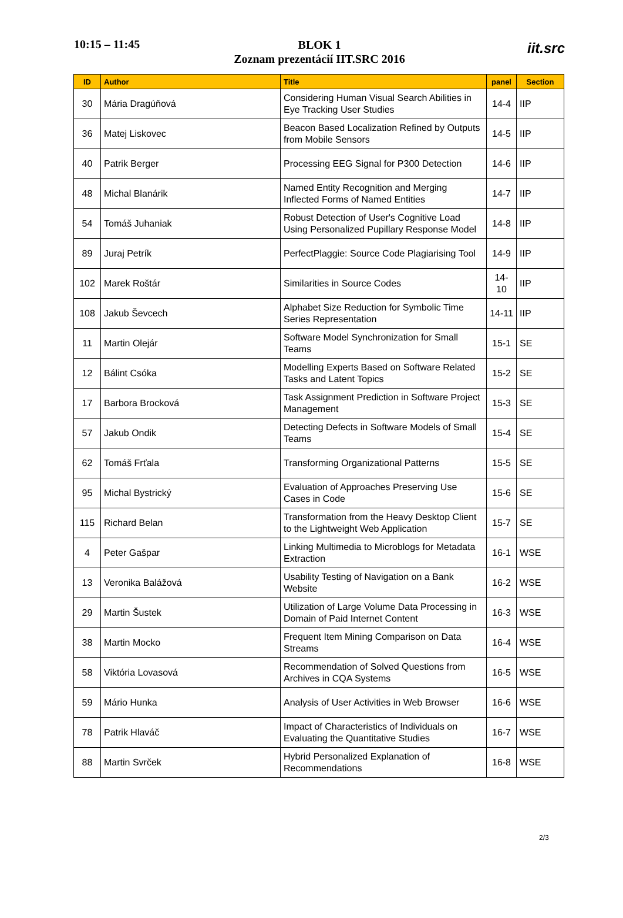10:15 – 11:45
BLOK 1
Zoznam prezentácií IIT.SRC 2016
iit.src
| ID | Author | Title | panel | Section |
| --- | --- | --- | --- | --- |
| 30 | Mária Dragúňová | Considering Human Visual Search Abilities in Eye Tracking User Studies | 14-4 | IIP |
| 36 | Matej Liskovec | Beacon Based Localization Refined by Outputs from Mobile Sensors | 14-5 | IIP |
| 40 | Patrik Berger | Processing EEG Signal for P300 Detection | 14-6 | IIP |
| 48 | Michal Blanárik | Named Entity Recognition and Merging Inflected Forms of Named Entities | 14-7 | IIP |
| 54 | Tomáš Juhaniak | Robust Detection of User's Cognitive Load Using Personalized Pupillary Response Model | 14-8 | IIP |
| 89 | Juraj Petrík | PerfectPlaggie: Source Code Plagiarising Tool | 14-9 | IIP |
| 102 | Marek Roštár | Similarities in Source Codes | 14-10 | IIP |
| 108 | Jakub Ševcech | Alphabet Size Reduction for Symbolic Time Series Representation | 14-11 | IIP |
| 11 | Martin Olejár | Software Model Synchronization for Small Teams | 15-1 | SE |
| 12 | Bálint Csóka | Modelling Experts Based on Software Related Tasks and Latent Topics | 15-2 | SE |
| 17 | Barbora Brocková | Task Assignment Prediction in Software Project Management | 15-3 | SE |
| 57 | Jakub Ondik | Detecting Defects in Software Models of Small Teams | 15-4 | SE |
| 62 | Tomáš Frťala | Transforming Organizational Patterns | 15-5 | SE |
| 95 | Michal Bystrický | Evaluation of Approaches Preserving Use Cases in Code | 15-6 | SE |
| 115 | Richard Belan | Transformation from the Heavy Desktop Client to the Lightweight Web Application | 15-7 | SE |
| 4 | Peter Gašpar | Linking Multimedia to Microblogs for Metadata Extraction | 16-1 | WSE |
| 13 | Veronika Balážová | Usability Testing of Navigation on a Bank Website | 16-2 | WSE |
| 29 | Martin Šustek | Utilization of Large Volume Data Processing in Domain of Paid Internet Content | 16-3 | WSE |
| 38 | Martin Mocko | Frequent Item Mining Comparison on Data Streams | 16-4 | WSE |
| 58 | Viktória Lovasová | Recommendation of Solved Questions from Archives in CQA Systems | 16-5 | WSE |
| 59 | Mário Hunka | Analysis of User Activities in Web Browser | 16-6 | WSE |
| 78 | Patrik Hlaváč | Impact of Characteristics of Individuals on Evaluating the Quantitative Studies | 16-7 | WSE |
| 88 | Martin Svrček | Hybrid Personalized Explanation of Recommendations | 16-8 | WSE |
2/3